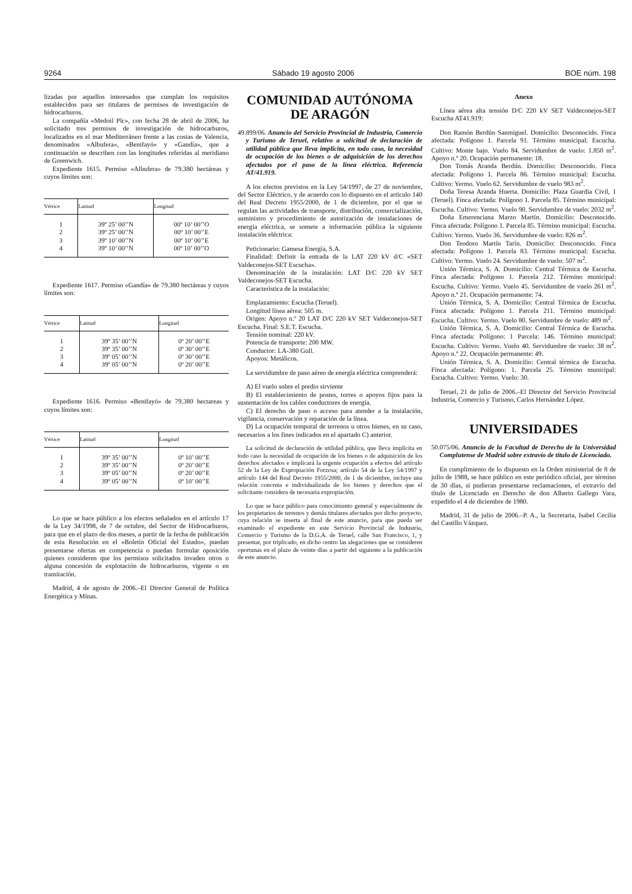9264 Sábado 19 agosto 2006 BOE núm. 198
lizadas por aquellos interesados que cumplan los requisitos establecidos para ser titulares de permisos de investigación de hidrocarburos.
La compañía «Medoil Plc», con fecha 28 de abril de 2006, ha solicitado tres permisos de investigación de hidrocarburos, localizados en el mar Mediterráneo frente a las costas de Valencia, denominados «Albufera», «Benifayó» y «Gandía», que a continuación se describen con las longitudes referidas al meridiano de Greenwich.
Expediente 1615. Permiso «Albufera» de 79.380 hectáreas y cuyos límites son:
| Vértice | Latitud | Longitud |
| --- | --- | --- |
| 1 | 39º 25’ 00’’N | 00º 10’ 00’’O |
| 2 | 39º 25’ 00’’N | 00º 10’ 00’’E |
| 3 | 39º 10’ 00’’N | 00º 10’ 00’’E |
| 4 | 39º 10’ 00’’N | 00º 10’ 00’’O |
Expediente 1617. Permiso «Gandía» de 79.380 hectáreas y cuyos límites son:
| Vértice | Latitud | Longitud |
| --- | --- | --- |
| 1 | 39º 35’ 00’’N | 0º 20’ 00’’E |
| 2 | 39º 35’ 00’’N | 0º 30’ 00’’E |
| 3 | 39º 05’ 00’’N | 0º 30’ 00’’E |
| 4 | 39º 05’ 00’’N | 0º 20’ 00’’E |
Expediente 1616. Permiso «Benifayó» de 79.380 hectareas y cuyos límites son:
| Vértice | Latitud | Longitud |
| --- | --- | --- |
| 1 | 39º 35’ 00’’N | 0º 10’ 00’’E |
| 2 | 39º 35’ 00’’N | 0º 20’ 00’’E |
| 3 | 39º 05’ 00’’N | 0º 20’ 00’’E |
| 4 | 39º 05’ 00’’N | 0º 10’ 00’’E |
Lo que se hace público a los efectos señalados en el artículo 17 de la Ley 34/1998, de 7 de octubre, del Sector de Hidrocarburos, para que en el plazo de dos meses, a partir de la fecha de publicación de esta Resolución en el «Boletín Oficial del Estado», puedan presentarse ofertas en competencia o puedan formular oposición quienes consideren que los permisos solicitados invaden otros o alguna concesión de explotación de hidrocarburos, vigente o en tramitación.
Madrid, 4 de agosto de 2006.–El Director General de Política Energética y Minas.
COMUNIDAD AUTÓNOMA
DE ARAGÓN
49.899/06. Anuncio del Servicio Provincial de Industria, Comercio y Turismo de Teruel, relativo a solicitud de declaración de utilidad pública que lleva implícita, en todo caso, la necesidad de ocupación de los bienes o de adquisición de los derechos afectados por el paso de la línea eléctrica. Referencia AT/41.919.
A los efectos previstos en la Ley 54/1997, de 27 de noviembre, del Sector Eléctrico, y de acuerdo con lo dispuesto en el artículo 140 del Real Decreto 1955/2000, de 1 de diciembre, por el que se regulan las actividades de transporte, distribución, comercialización, suministro y procedimiento de autorización de instalaciones de energía eléctrica, se somete a información pública la siguiente instalación eléctrica:
Peticionario: Gamesa Energía, S.A.
Finalidad: Definir la entrada de la LAT 220 kV d/C «SET Valdeconejos-SET Escucha».
Denominación de la instalación: LAT D/C 220 kV SET Valdeconejos-SET Escucha.
Característica de la instalación:
Emplazamiento: Escucha (Teruel).
Longitud línea aérea: 505 m.
Origen: Apoyo n.º 20 LAT D/C 220 kV SET Valdeconejos-SET Escucha. Final: S.E.T. Escucha.
Tensión nominal: 220 kV.
Potencia de transporte: 200 MW.
Conductor: LA-380 Gull.
Apoyos: Metálicos.
La servidumbre de paso aéreo de energía eléctrica comprenderá:
A) El vuelo sobre el predio sirviente
B) El establecimiento de postes, torres o apoyos fijos para la sustentación de los cables conductores de energía.
C) El derecho de paso o acceso para atender a la instalación, vigilancia, conservación y reparación de la línea.
D) La ocupación temporal de terrenos u otros bienes, en su caso, necesarios a los fines indicados en el apartado C) anterior.
La solicitud de declaración de utilidad pública, que lleva implícita en todo caso la necesidad de ocupación de los bienes o de adquisición de los derechos afectados e implicará la urgente ocupación a efectos del artículo 52 de la Ley de Expropiación Forzosa; artículo 54 de la Ley 54/1997 y artículo 144 del Real Decreto 1955/2000, de 1 de diciembre, incluye una relación concreta e individualizada de los bienes y derechos que el solicitante considera de necesaria expropiación.
Lo que se hace público para conocimiento general y especialmente de los propietarios de terrenos y demás titulares afectados por dicho proyecto, cuya relación se inserta al final de este anuncio, para que pueda ser examinado el expediente en este Servicio Provincial de Industria, Comercio y Turismo de la D.G.A. de Teruel, calle San Francisco, 1, y presentar, por triplicado, en dicho centro las alegaciones que se consideren oportunas en el plazo de veinte días a partir del siguiente a la publicación de este anuncio.
Anexo
Línea aérea alta tensión D/C 220 kV SET Valdeconejos-SET Escucha AT41.919:
Don Ramón Berdún Sanmiguel. Domicilio: Desconocido. Finca afectada: Polígono 1. Parcela 91. Término municipal: Escucha. Cultivo: Monte bajo. Vuelo 84. Servidumbre de vuelo: 1.850 m<sup>2</sup>. Apoyo n.º 20. Ocupación permanente: 18.
Don Tomás Aranda Berdún. Domicilio: Desconocido. Finca afectada: Polígono 1. Parcela 86. Término municipal: Escucha. Cultivo: Yermo. Vuelo 62. Servidumbre de vuelo 983 m<sup>2</sup>.
Doña Teresa Aranda Huerta. Domicilio: Plaza Guardia Civil, 1 (Teruel). Finca afectada: Polígono 1. Parcela 85. Término municipal: Escucha. Cultivo: Yermo. Vuelo 90. Servidumbre de vuelo: 2032 m<sup>2</sup>.
Doña Emerenciana Marzo Martín. Domicilio: Desconocido. Finca afectada: Polígono 1. Parcela 85. Término municipal: Escucha. Cultivo: Yermo. Vuelo 36. Servidumbre de vuelo: 826 m<sup>2</sup>.
Don Teodoro Martín Tarín. Domicilio: Desconocido. Finca afectada: Polígono 1. Parcela 83. Término municipal: Escucha. Cultivo: Yermo. Vuelo 24. Servidumbre de vuelo: 507 m<sup>2</sup>.
Unión Térmica, S. A. Domicilio: Central Térmica de Escucha. Finca afectada: Polígono 1. Parcela 212. Término municipal: Escucha. Cultivo: Yermo. Vuelo 45. Servidumbre de vuelo 261 m<sup>2</sup>. Apoyo n.º 21. Ocupación permanente: 74.
Unión Térmica, S. A. Domicilio: Central Térmica de Escucha. Finca afectada: Polígono 1. Parcela 211. Término municipal: Escucha. Cultivo: Yermo. Vuelo 80. Servidumbre de vuelo: 489 m<sup>2</sup>.
Unión Térmica, S. A. Domicilio: Central Térmica de Escucha. Finca afectada: Polígono: 1 Parcela: 146. Término municipal: Escucha. Cultivo: Yermo. Vuelo 40. Servidumbre de vuelo: 38 m<sup>2</sup>. Apoyo n.º 22. Ocupación permanente: 49.
Unión Térmica, S. A. Domicilio: Central térmica de Escucha. Finca afectada: Polígono: 1. Parcela 25. Término municipal: Escucha. Cultivo: Yermo. Vuelo: 30.
Teruel, 21 de julio de 2006.–El Director del Servicio Provincial Industria, Comercio y Turismo, Carlos Hernández López.
UNIVERSIDADES
50.075/06. Anuncio de la Facultad de Derecho de la Universidad Complutense de Madrid sobre extravío de título de Licenciado.
En cumplimiento de lo dispuesto en la Orden ministerial de 8 de julio de 1988, se hace público en este periódico oficial, por término de 30 días, si pudieran presentarse reclamaciones, el extravío del título de Licenciado en Derecho de don Alberto Gallego Vara, expedido el 4 de diciembre de 1980.
Madrid, 31 de julio de 2006.–P. A., la Secretaria, Isabel Cecilia del Castillo Vázquez.